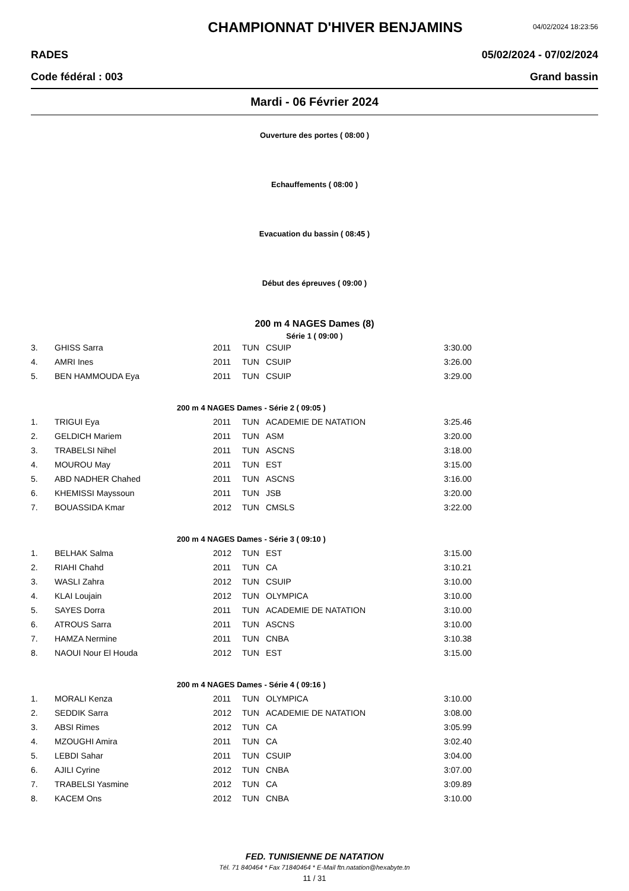CHAMPIONNAT D'HIVER BENJAMINS
04/02/2024 18:23:56
RADES 05/02/2024 - 07/02/2024
Code fédéral : 003 Grand bassin
Mardi - 06 Février 2024
Ouverture des portes ( 08:00 )
Echauffements ( 08:00 )
Evacuation du bassin ( 08:45 )
Début des épreuves ( 09:00 )
200 m 4 NAGES Dames (8)
Série 1 ( 09:00 )
| 3. | GHISS Sarra | 2011 | TUN | CSUIP | 3:30.00 |
| 4. | AMRI Ines | 2011 | TUN | CSUIP | 3:26.00 |
| 5. | BEN HAMMOUDA Eya | 2011 | TUN | CSUIP | 3:29.00 |
| 200 m 4 NAGES Dames - Série 2 ( 09:05 ) | | | | | |
| 1. | TRIGUI Eya | 2011 | TUN | ACADEMIE DE NATATION | 3:25.46 |
| 2. | GELDICH Mariem | 2011 | TUN | ASM | 3:20.00 |
| 3. | TRABELSI Nihel | 2011 | TUN | ASCNS | 3:18.00 |
| 4. | MOUROU May | 2011 | TUN | EST | 3:15.00 |
| 5. | ABD NADHER Chahed | 2011 | TUN | ASCNS | 3:16.00 |
| 6. | KHEMISSI Mayssoun | 2011 | TUN | JSB | 3:20.00 |
| 7. | BOUASSIDA Kmar | 2012 | TUN | CMSLS | 3:22.00 |
| 200 m 4 NAGES Dames - Série 3 ( 09:10 ) | | | | | |
| 1. | BELHAK Salma | 2012 | TUN | EST | 3:15.00 |
| 2. | RIAHI Chahd | 2011 | TUN | CA | 3:10.21 |
| 3. | WASLI Zahra | 2012 | TUN | CSUIP | 3:10.00 |
| 4. | KLAI Loujain | 2012 | TUN | OLYMPICA | 3:10.00 |
| 5. | SAYES Dorra | 2011 | TUN | ACADEMIE DE NATATION | 3:10.00 |
| 6. | ATROUS Sarra | 2011 | TUN | ASCNS | 3:10.00 |
| 7. | HAMZA Nermine | 2011 | TUN | CNBA | 3:10.38 |
| 8. | NAOUI Nour El Houda | 2012 | TUN | EST | 3:15.00 |
| 200 m 4 NAGES Dames - Série 4 ( 09:16 ) | | | | | |
| 1. | MORALI Kenza | 2011 | TUN | OLYMPICA | 3:10.00 |
| 2. | SEDDIK Sarra | 2012 | TUN | ACADEMIE DE NATATION | 3:08.00 |
| 3. | ABSI Rimes | 2012 | TUN | CA | 3:05.99 |
| 4. | MZOUGHI Amira | 2011 | TUN | CA | 3:02.40 |
| 5. | LEBDI Sahar | 2011 | TUN | CSUIP | 3:04.00 |
| 6. | AJILI Cyrine | 2012 | TUN | CNBA | 3:07.00 |
| 7. | TRABELSI Yasmine | 2012 | TUN | CA | 3:09.89 |
| 8. | KACEM Ons | 2012 | TUN | CNBA | 3:10.00 |
FED. TUNISIENNE DE NATATION
Tél. 71 840464 * Fax 71840464 * E-Mail ftn.natation@hexabyte.tn
11 / 31